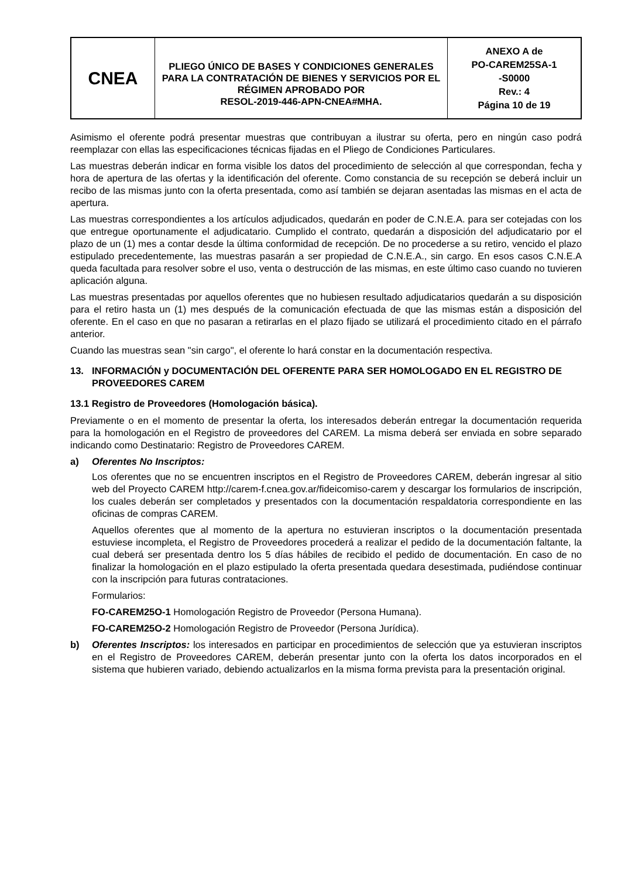| CNEA | PLIEGO ÚNICO DE BASES Y CONDICIONES GENERALES PARA LA CONTRATACIÓN DE BIENES Y SERVICIOS POR EL RÉGIMEN APROBADO POR RESOL-2019-446-APN-CNEA#MHA. | ANEXO A de PO-CAREM25SA-1 -S0000 Rev.: 4 Página 10 de 19 |
Asimismo el oferente podrá presentar muestras que contribuyan a ilustrar su oferta, pero en ningún caso podrá reemplazar con ellas las especificaciones técnicas fijadas en el Pliego de Condiciones Particulares.
Las muestras deberán indicar en forma visible los datos del procedimiento de selección al que correspondan, fecha y hora de apertura de las ofertas y la identificación del oferente. Como constancia de su recepción se deberá incluir un recibo de las mismas junto con la oferta presentada, como así también se dejaran asentadas las mismas en el acta de apertura.
Las muestras correspondientes a los artículos adjudicados, quedarán en poder de C.N.E.A. para ser cotejadas con los que entregue oportunamente el adjudicatario. Cumplido el contrato, quedarán a disposición del adjudicatario por el plazo de un (1) mes a contar desde la última conformidad de recepción. De no procederse a su retiro, vencido el plazo estipulado precedentemente, las muestras pasarán a ser propiedad de C.N.E.A., sin cargo. En esos casos C.N.E.A queda facultada para resolver sobre el uso, venta o destrucción de las mismas, en este último caso cuando no tuvieren aplicación alguna.
Las muestras presentadas por aquellos oferentes que no hubiesen resultado adjudicatarios quedarán a su disposición para el retiro hasta un (1) mes después de la comunicación efectuada de que las mismas están a disposición del oferente. En el caso en que no pasaran a retirarlas en el plazo fijado se utilizará el procedimiento citado en el párrafo anterior.
Cuando las muestras sean "sin cargo", el oferente lo hará constar en la documentación respectiva.
13. INFORMACIÓN y DOCUMENTACIÓN DEL OFERENTE PARA SER HOMOLOGADO EN EL REGISTRO DE PROVEEDORES CAREM
13.1 Registro de Proveedores (Homologación básica).
Previamente o en el momento de presentar la oferta, los interesados deberán entregar la documentación requerida para la homologación en el Registro de proveedores del CAREM. La misma deberá ser enviada en sobre separado indicando como Destinatario: Registro de Proveedores CAREM.
a) Oferentes No Inscriptos:
Los oferentes que no se encuentren inscriptos en el Registro de Proveedores CAREM, deberán ingresar al sitio web del Proyecto CAREM http://carem-f.cnea.gov.ar/fideicomiso-carem y descargar los formularios de inscripción, los cuales deberán ser completados y presentados con la documentación respaldatoria correspondiente en las oficinas de compras CAREM.
Aquellos oferentes que al momento de la apertura no estuvieran inscriptos o la documentación presentada estuviese incompleta, el Registro de Proveedores procederá a realizar el pedido de la documentación faltante, la cual deberá ser presentada dentro los 5 días hábiles de recibido el pedido de documentación. En caso de no finalizar la homologación en el plazo estipulado la oferta presentada quedara desestimada, pudiéndose continuar con la inscripción para futuras contrataciones.
Formularios:
FO-CAREM25O-1 Homologación Registro de Proveedor (Persona Humana).
FO-CAREM25O-2 Homologación Registro de Proveedor (Persona Jurídica).
b)
Oferentes Inscriptos: los interesados en participar en procedimientos de selección que ya estuvieran inscriptos en el Registro de Proveedores CAREM, deberán presentar junto con la oferta los datos incorporados en el sistema que hubieren variado, debiendo actualizarlos en la misma forma prevista para la presentación original.